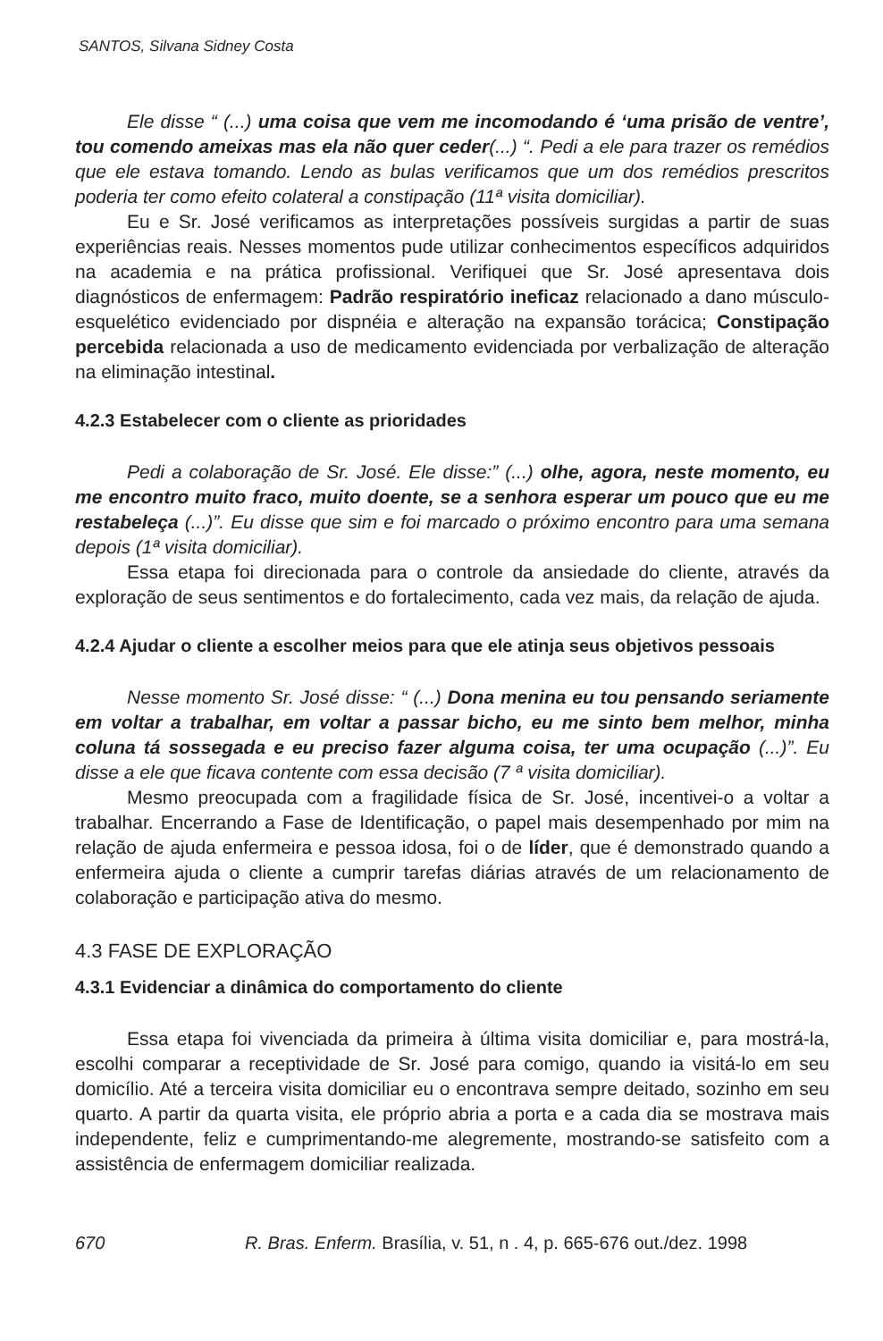SANTOS, Silvana Sidney Costa
Ele disse “ (...) uma coisa que vem me incomodando é ‘uma prisão de ventre’, tou comendo ameixas mas ela não quer ceder(...) “. Pedi a ele para trazer os remédios que ele estava tomando. Lendo as bulas verificamos que um dos remédios prescritos poderia ter como efeito colateral a constipação (11ª visita domiciliar).
Eu e Sr. José verificamos as interpretações possíveis surgidas a partir de suas experiências reais. Nesses momentos pude utilizar conhecimentos específicos adquiridos na academia e na prática profissional. Verifiquei que Sr. José apresentava dois diagnósticos de enfermagem: Padrão respiratório ineficaz relacionado a dano músculo-esquelético evidenciado por dispnéia e alteração na expansão torácica; Constipação percebida relacionada a uso de medicamento evidenciada por verbalização de alteração na eliminação intestinal.
4.2.3 Estabelecer com o cliente as prioridades
Pedi a colaboração de Sr. José. Ele disse:” (...) olhe, agora, neste momento, eu me encontro muito fraco, muito doente, se a senhora esperar um pouco que eu me restabeleça (...)”. Eu disse que sim e foi marcado o próximo encontro para uma semana depois (1ª visita domiciliar).
Essa etapa foi direcionada para o controle da ansiedade do cliente, através da exploração de seus sentimentos e do fortalecimento, cada vez mais, da relação de ajuda.
4.2.4 Ajudar o cliente a escolher meios para que ele atinja seus objetivos pessoais
Nesse momento Sr. José disse: “ (...) Dona menina eu tou pensando seriamente em voltar a trabalhar, em voltar a passar bicho, eu me sinto bem melhor, minha coluna tá sossegada e eu preciso fazer alguma coisa, ter uma ocupação (...)”. Eu disse a ele que ficava contente com essa decisão (7 ª visita domiciliar).
Mesmo preocupada com a fragilidade física de Sr. José, incentivei-o a voltar a trabalhar. Encerrando a Fase de Identificação, o papel mais desempenhado por mim na relação de ajuda enfermeira e pessoa idosa, foi o de líder, que é demonstrado quando a enfermeira ajuda o cliente a cumprir tarefas diárias através de um relacionamento de colaboração e participação ativa do mesmo.
4.3 FASE DE EXPLORAÇÃO
4.3.1 Evidenciar a dinâmica do comportamento do cliente
Essa etapa foi vivenciada da primeira à última visita domiciliar e, para mostrá-la, escolhi comparar a receptividade de Sr. José para comigo, quando ia visitá-lo em seu domicílio. Até a terceira visita domiciliar eu o encontrava sempre deitado, sozinho em seu quarto. A partir da quarta visita, ele próprio abria a porta e a cada dia se mostrava mais independente, feliz e cumprimentando-me alegremente, mostrando-se satisfeito com a assistência de enfermagem domiciliar realizada.
670 R. Bras. Enferm. Brasília, v. 51, n . 4, p. 665-676 out./dez. 1998